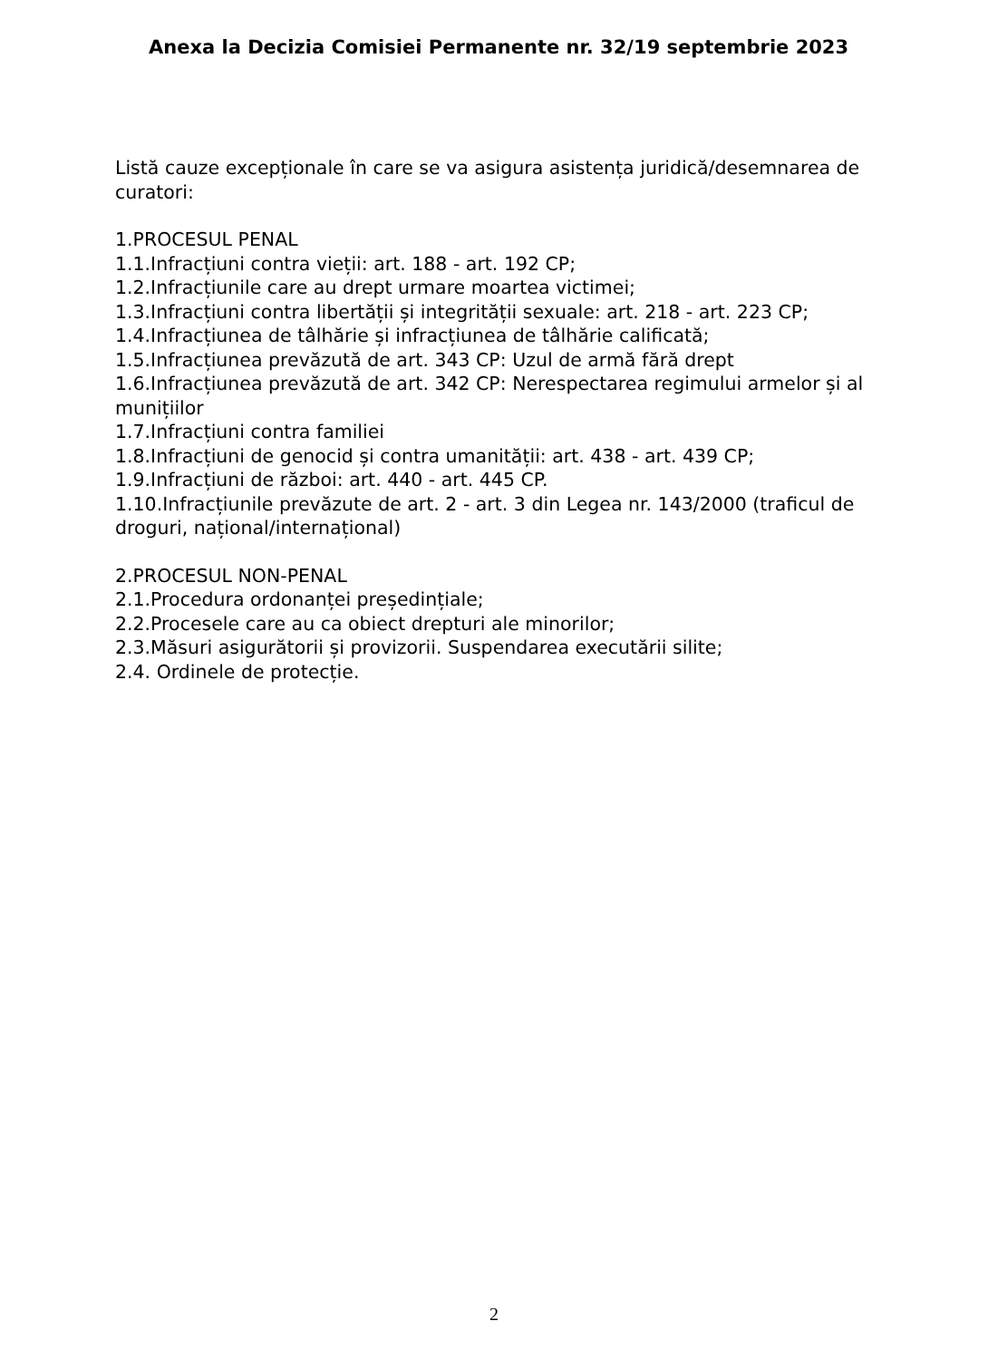Anexa la Decizia Comisiei Permanente nr. 32/19 septembrie 2023
Listă cauze excepționale în care se va asigura asistența juridică/desemnarea de curatori:
1.PROCESUL PENAL
1.1.Infracțiuni contra vieții: art. 188 - art. 192 CP;
1.2.Infracțiunile care au drept urmare moartea victimei;
1.3.Infracțiuni contra libertății și integrității sexuale: art. 218 - art. 223 CP;
1.4.Infracțiunea de tâlhărie și infracțiunea de tâlhărie calificată;
1.5.Infracțiunea prevăzută de art. 343 CP: Uzul de armă fără drept
1.6.Infracțiunea prevăzută de art. 342 CP: Nerespectarea regimului armelor și al munițiilor
1.7.Infracțiuni contra familiei
1.8.Infracțiuni de genocid și contra umanității: art. 438 - art. 439 CP;
1.9.Infracțiuni de război: art. 440 - art. 445 CP.
1.10.Infracțiunile prevăzute de art. 2 - art. 3 din Legea nr. 143/2000 (traficul de droguri, național/internațional)
2.PROCESUL NON-PENAL
2.1.Procedura ordonanței președințiale;
2.2.Procesele care au ca obiect drepturi ale minorilor;
2.3.Măsuri asigurătorii și provizorii. Suspendarea executării silite;
2.4. Ordinele de protecție.
2